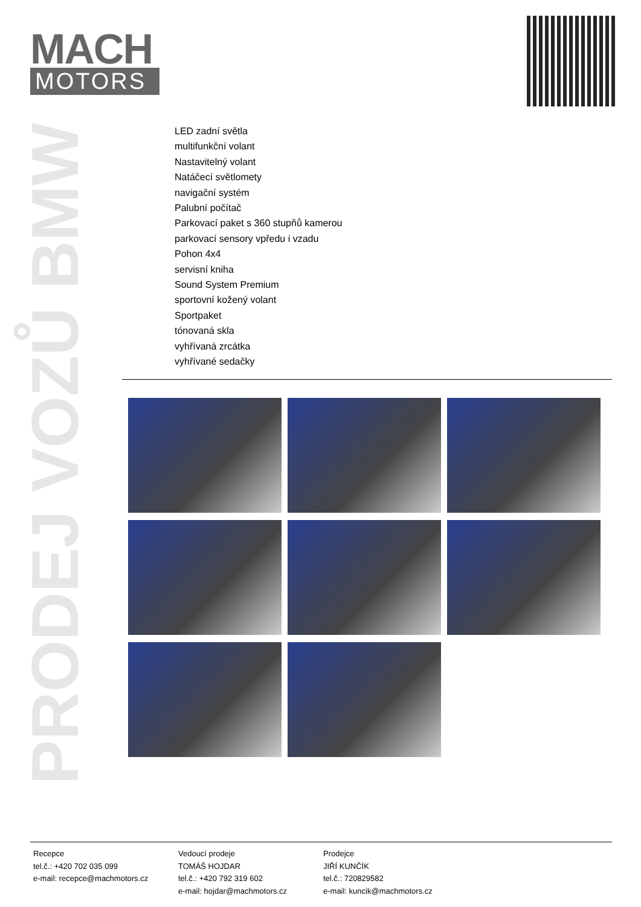MACH
MOTORS
PRODEJ VOZŮ BMW
LED zadní světla
multifunkční volant
Nastavitelný volant
Natáčecí světlomety
navigační systém
Palubní počítač
Parkovací paket s 360 stupňů kamerou
parkovací sensory vpředu i vzadu
Pohon 4x4
servisní kniha
Sound System Premium
sportovní kožený volant
Sportpaket
tónovaná skla
vyhřívaná zrcátka
vyhřívané sedačky
Recepce
tel.č.: +420 702 035 099
e-mail: recepce@machmotors.cz
Vedoucí prodeje
TOMÁŠ HOJDAR
tel.č.: +420 792 319 602
e-mail: hojdar@machmotors.cz
Prodejce
JIŘÍ KUNČÍK
tel.č.: 720829582
e-mail: kuncik@machmotors.cz